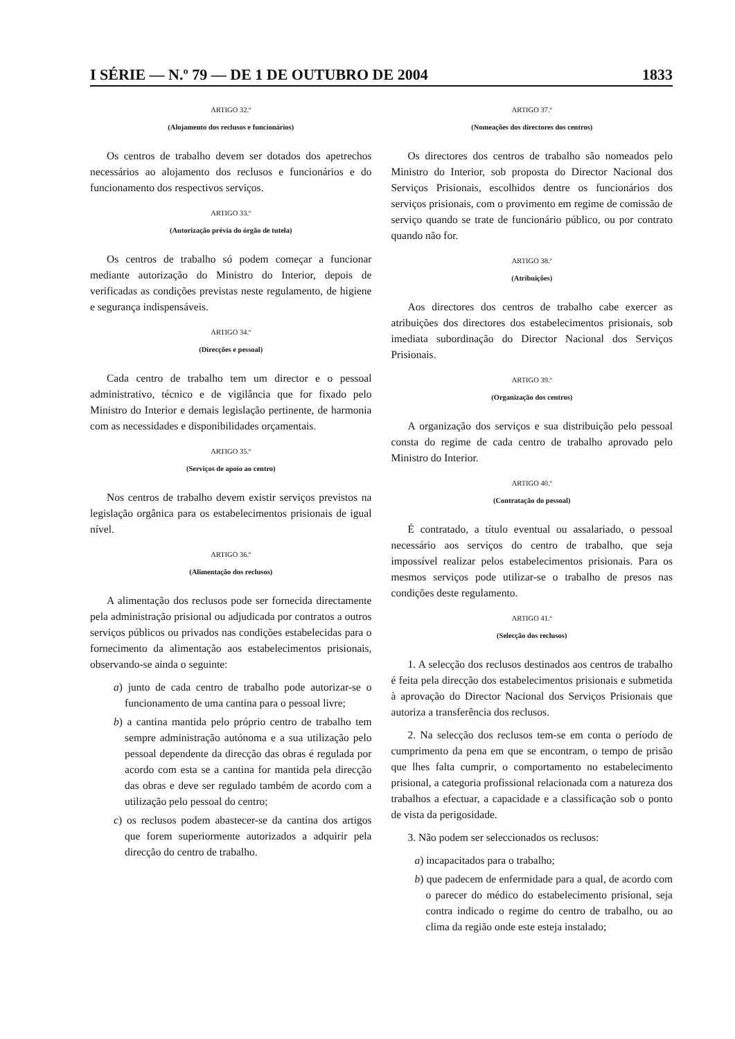I SÉRIE — N.º 79 — DE 1 DE OUTUBRO DE 2004 1833
ARTIGO 32.º
(Alojamento dos reclusos e funcionários)
Os centros de trabalho devem ser dotados dos apetrechos necessários ao alojamento dos reclusos e funcionários e do funcionamento dos respectivos serviços.
ARTIGO 33.º
(Autorização prévia do órgão de tutela)
Os centros de trabalho só podem começar a funcionar mediante autorização do Ministro do Interior, depois de verificadas as condições previstas neste regulamento, de higiene e segurança indispensáveis.
ARTIGO 34.º
(Direcções e pessoal)
Cada centro de trabalho tem um director e o pessoal administrativo, técnico e de vigilância que for fixado pelo Ministro do Interior e demais legislação pertinente, de harmonia com as necessidades e disponibilidades orçamentais.
ARTIGO 35.º
(Serviços de apoio ao centro)
Nos centros de trabalho devem existir serviços previstos na legislação orgânica para os estabelecimentos prisionais de igual nível.
ARTIGO 36.º
(Alimentação dos reclusos)
A alimentação dos reclusos pode ser fornecida directamente pela administração prisional ou adjudicada por contratos a outros serviços públicos ou privados nas condições estabelecidas para o fornecimento da alimentação aos estabelecimentos prisionais, observando-se ainda o seguinte:
a) junto de cada centro de trabalho pode autorizar-se o funcionamento de uma cantina para o pessoal livre;
b) a cantina mantida pelo próprio centro de trabalho tem sempre administração autónoma e a sua utilização pelo pessoal dependente da direcção das obras é regulada por acordo com esta se a cantina for mantida pela direcção das obras e deve ser regulado também de acordo com a utilização pelo pessoal do centro;
c) os reclusos podem abastecer-se da cantina dos artigos que forem superiormente autorizados a adquirir pela direcção do centro de trabalho.
ARTIGO 37.º
(Nomeações dos directores dos centros)
Os directores dos centros de trabalho são nomeados pelo Ministro do Interior, sob proposta do Director Nacional dos Serviços Prisionais, escolhidos dentre os funcionários dos serviços prisionais, com o provimento em regime de comissão de serviço quando se trate de funcionário público, ou por contrato quando não for.
ARTIGO 38.º
(Atribuições)
Aos directores dos centros de trabalho cabe exercer as atribuições dos directores dos estabelecimentos prisionais, sob imediata subordinação do Director Nacional dos Serviços Prisionais.
ARTIGO 39.º
(Organização dos centros)
A organização dos serviços e sua distribuição pelo pessoal consta do regime de cada centro de trabalho aprovado pelo Ministro do Interior.
ARTIGO 40.º
(Contratação do pessoal)
É contratado, a título eventual ou assalariado, o pessoal necessário aos serviços do centro de trabalho, que seja impossível realizar pelos estabelecimentos prisionais. Para os mesmos serviços pode utilizar-se o trabalho de presos nas condições deste regulamento.
ARTIGO 41.º
(Selecção dos reclusos)
1. A selecção dos reclusos destinados aos centros de trabalho é feita pela direcção dos estabelecimentos prisionais e submetida à aprovação do Director Nacional dos Serviços Prisionais que autoriza a transferência dos reclusos.
2. Na selecção dos reclusos tem-se em conta o período de cumprimento da pena em que se encontram, o tempo de prisão que lhes falta cumprir, o comportamento no estabelecimento prisional, a categoria profissional relacionada com a natureza dos trabalhos a efectuar, a capacidade e a classificação sob o ponto de vista da perigosidade.
3. Não podem ser seleccionados os reclusos:
a) incapacitados para o trabalho;
b) que padecem de enfermidade para a qual, de acordo com o parecer do médico do estabelecimento prisional, seja contra indicado o regime do centro de trabalho, ou ao clima da região onde este esteja instalado;